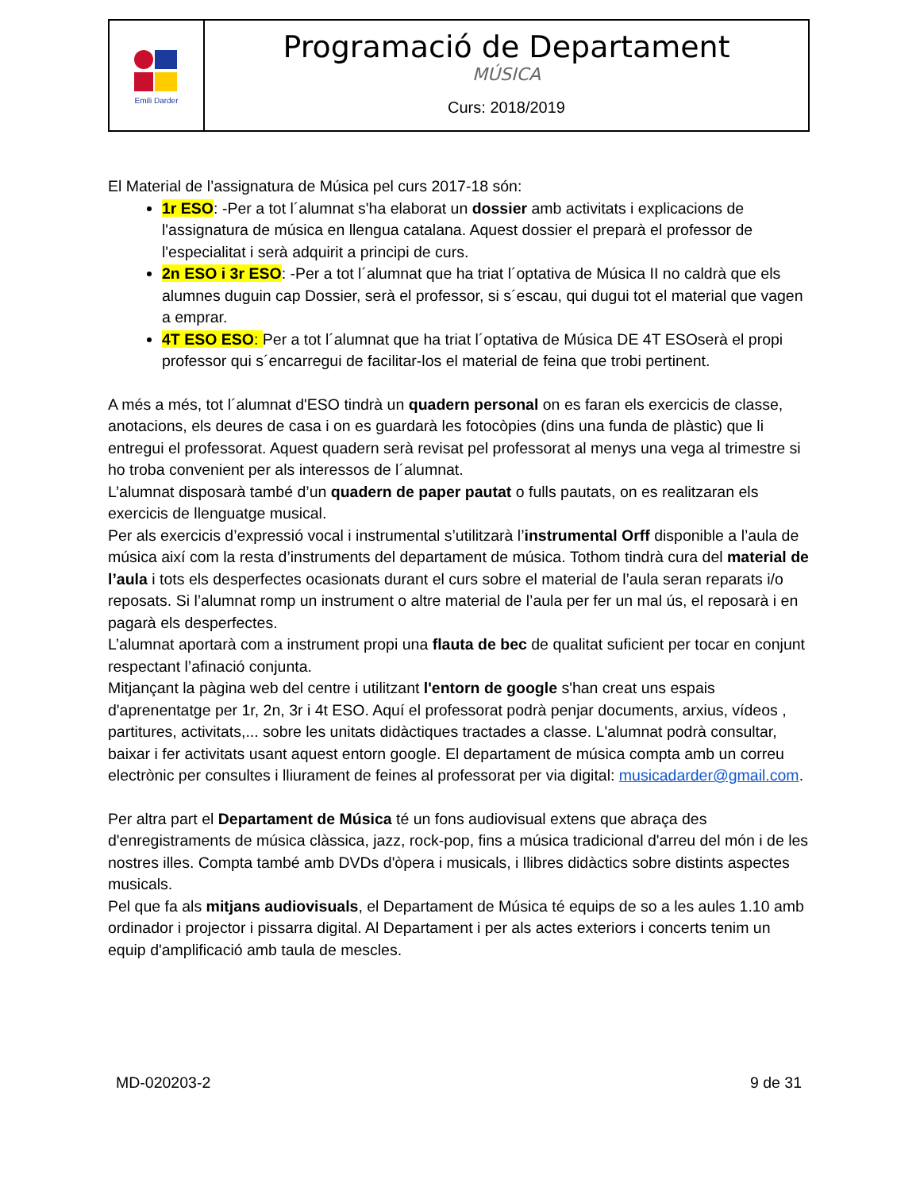| Emili Darder | Programació de Departament MÚSICA Curs: 2018/2019 |
El Material de l’assignatura de Música pel curs 2017-18 són:
1r ESO: -Per a tot l´alumnat s'ha elaborat un dossier amb activitats i explicacions de l'assignatura de música en llengua catalana. Aquest dossier el preparà el professor de l'especialitat i serà adquirit a principi de curs.
2n ESO i 3r ESO: -Per a tot l´alumnat que ha triat l´optativa de Música II no caldrà que els alumnes duguin cap Dossier, serà el professor, si s´escau, qui dugui tot el material que vagen a emprar.
4T ESO ESO: Per a tot l´alumnat que ha triat l´optativa de Música DE 4T ESOserà el propi professor qui s´encarregui de facilitar-los el material de feina que trobi pertinent.
A més a més, tot l´alumnat d'ESO tindrà un quadern personal on es faran els exercicis de classe, anotacions, els deures de casa i on es guardarà les fotocòpies (dins una funda de plàstic) que li entregui el professorat. Aquest quadern serà revisat pel professorat al menys una vega al trimestre si ho troba convenient per als interessos de l´alumnat.
L’alumnat disposarà també d’un quadern de paper pautat o fulls pautats, on es realitzaran els exercicis de llenguatge musical.
Per als exercicis d’expressió vocal i instrumental s’utilitzarà l’instrumental Orff disponible a l’aula de música així com la resta d’instruments del departament de música. Tothom tindrà cura del material de l’aula i tots els desperfectes ocasionats durant el curs sobre el material de l’aula seran reparats i/o reposats. Si l’alumnat romp un instrument o altre material de l’aula per fer un mal ús, el reposarà i en pagarà els desperfectes.
L’alumnat aportarà com a instrument propi una flauta de bec de qualitat suficient per tocar en conjunt respectant l’afinació conjunta.
Mitjançant la pàgina web del centre i utilitzant l'entorn de google s'han creat uns espais d'aprenentatge per 1r, 2n, 3r i 4t ESO. Aquí el professorat podrà penjar documents, arxius, vídeos , partitures, activitats,... sobre les unitats didàctiques tractades a classe. L'alumnat podrà consultar, baixar i fer activitats usant aquest entorn google. El departament de música compta amb un correu electrònic per consultes i lliurament de feines al professorat per via digital: musicadarder@gmail.com.
Per altra part el Departament de Música té un fons audiovisual extens que abraça des d'enregistraments de música clàssica, jazz, rock-pop, fins a música tradicional d'arreu del món i de les nostres illes. Compta també amb DVDs d'òpera i musicals, i llibres didàctics sobre distints aspectes musicals.
Pel que fa als mitjans audiovisuals, el Departament de Música té equips de so a les aules 1.10 amb ordinador i projector i pissarra digital. Al Departament i per als actes exteriors i concerts tenim un equip d'amplificació amb taula de mescles.
MD-020203-2 9 de 31